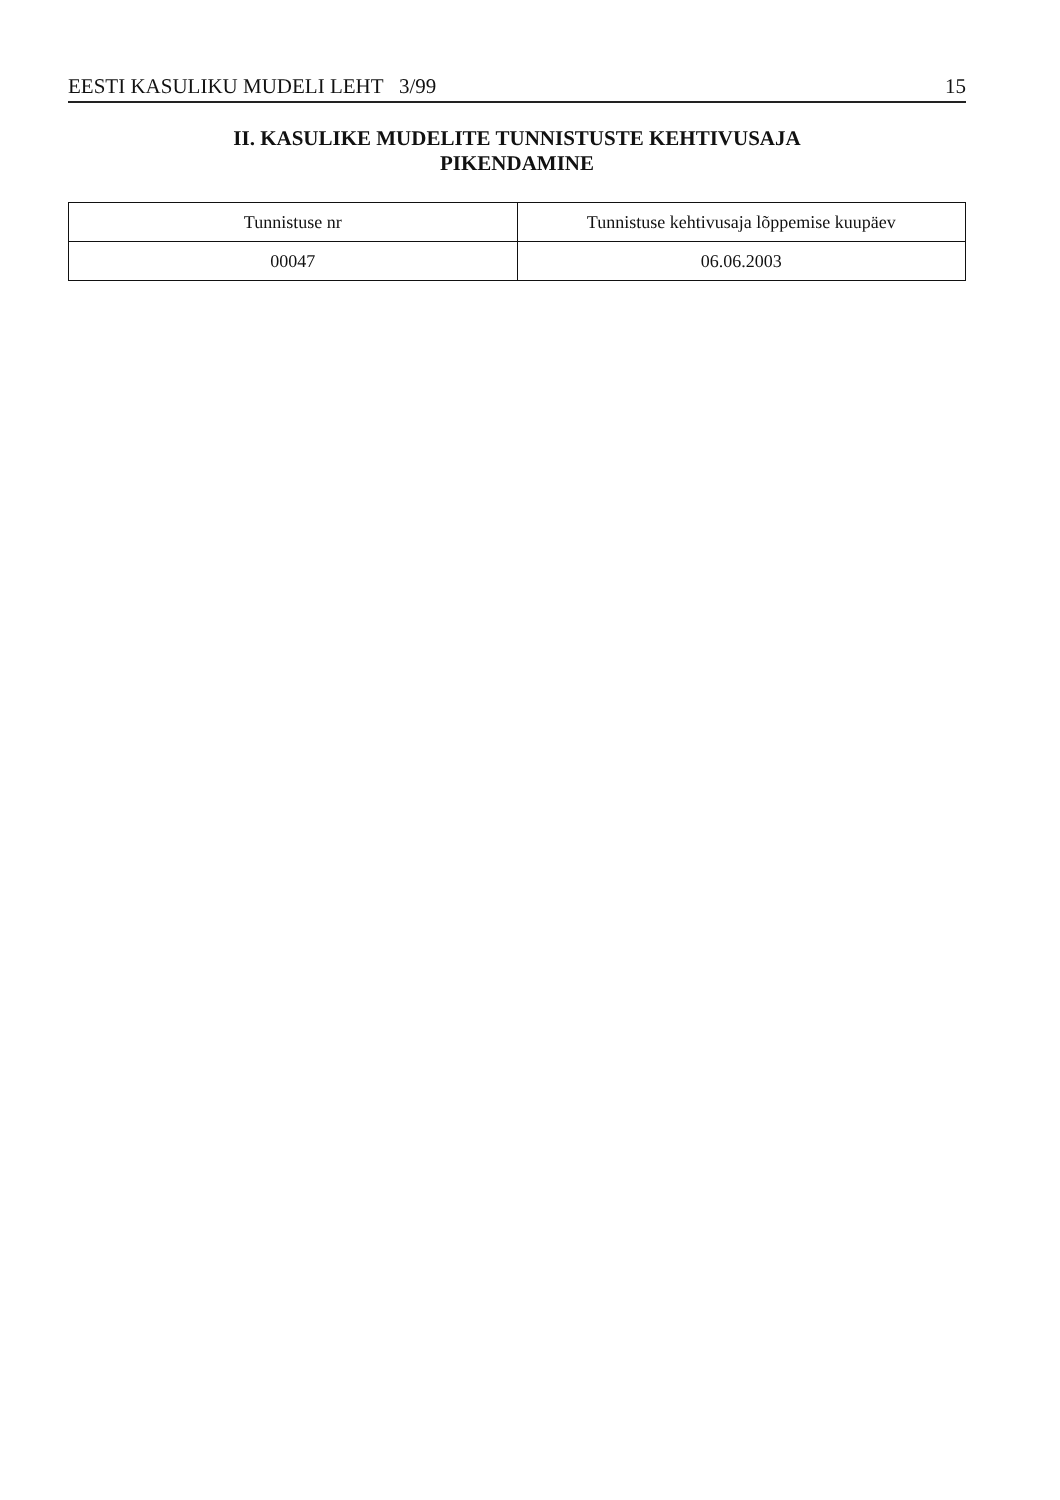EESTI KASULIKU MUDELI LEHT 3/99 15
II. KASULIKE MUDELITE TUNNISTUSTE KEHTIVUSAJA
PIKENDAMINE
| Tunnistuse nr | Tunnistuse kehtivusaja lõppemise kuupäev |
| --- | --- |
| 00047 | 06.06.2003 |